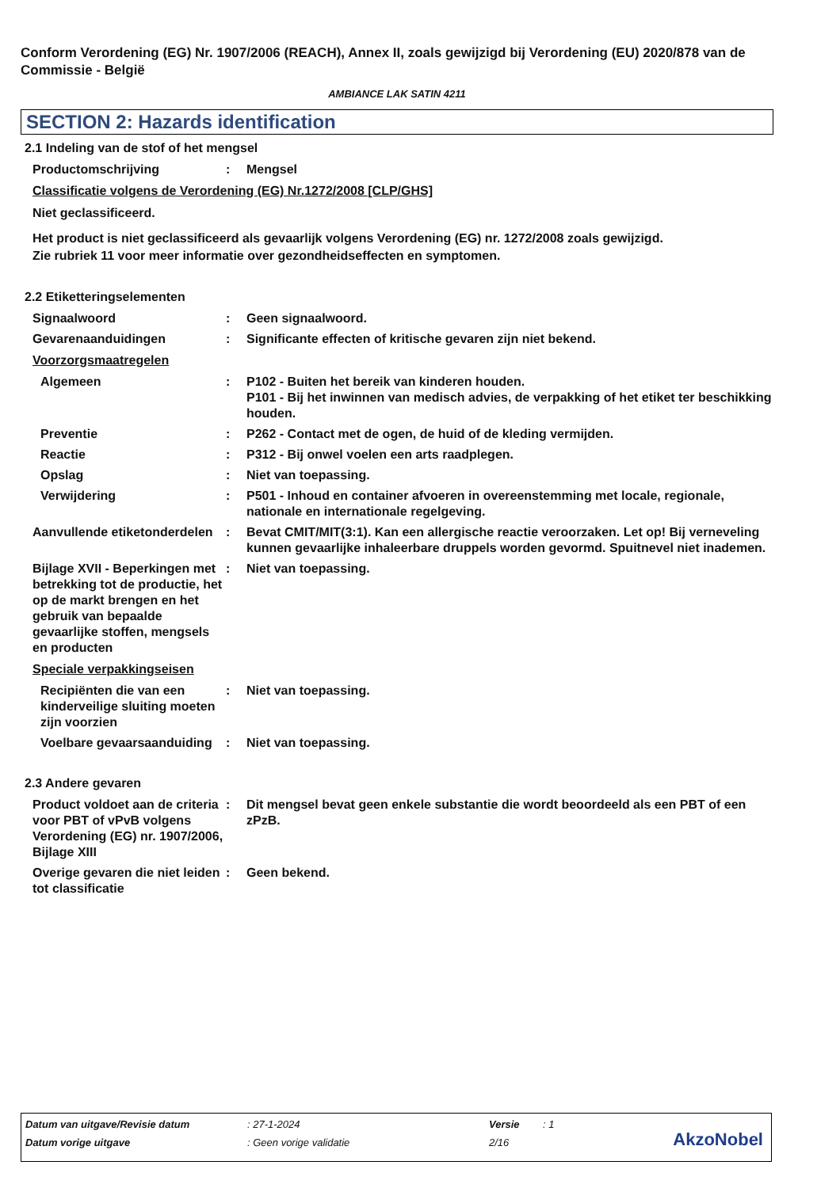Conform Verordening (EG) Nr. 1907/2006 (REACH), Annex II, zoals gewijzigd bij Verordening (EU) 2020/878 van de Commissie - België
AMBIANCE LAK SATIN 4211
SECTION 2: Hazards identification
2.1 Indeling van de stof of het mengsel
Productomschrijving : Mengsel
Classificatie volgens de Verordening (EG) Nr.1272/2008 [CLP/GHS]
Niet geclassificeerd.
Het product is niet geclassificeerd als gevaarlijk volgens Verordening (EG) nr. 1272/2008 zoals gewijzigd.
Zie rubriek 11 voor meer informatie over gezondheidseffecten en symptomen.
2.2 Etiketteringselementen
Signaalwoord : Geen signaalwoord.
Gevarenaanduidingen : Significante effecten of kritische gevaren zijn niet bekend.
Voorzorgsmaatregelen
Algemeen : P102 - Buiten het bereik van kinderen houden.
P101 - Bij het inwinnen van medisch advies, de verpakking of het etiket ter beschikking houden.
Preventie : P262 - Contact met de ogen, de huid of de kleding vermijden.
Reactie : P312 - Bij onwel voelen een arts raadplegen.
Opslag : Niet van toepassing.
Verwijdering : P501 - Inhoud en container afvoeren in overeenstemming met locale, regionale, nationale en internationale regelgeving.
Aanvullende etiketonderdelen
: Bevat CMIT/MIT(3:1). Kan een allergische reactie veroorzaken. Let op! Bij verneveling kunnen gevaarlijke inhaleerbare druppels worden gevormd. Spuitnevel niet inademen.
Bijlage XVII - Beperkingen met betrekking tot de productie, het op de markt brengen en het gebruik van bepaalde gevaarlijke stoffen, mengsels en producten
: Niet van toepassing.
Speciale verpakkingseisen
Recipiënten die van een kinderveilige sluiting moeten zijn voorzien
: Niet van toepassing.
Voelbare gevaarsaanduiding
: Niet van toepassing.
2.3 Andere gevaren
Product voldoet aan de criteria voor PBT of vPvB volgens Verordening (EG) nr. 1907/2006, Bijlage XIII
: Dit mengsel bevat geen enkele substantie die wordt beoordeeld als een PBT of een zPzB.
Overige gevaren die niet leiden tot classificatie
: Geen bekend.
Datum van uitgave/Revisie datum : 27-1-2024 Versie : 1
Datum vorige uitgave : Geen vorige validatie 2/16
AkzoNobel